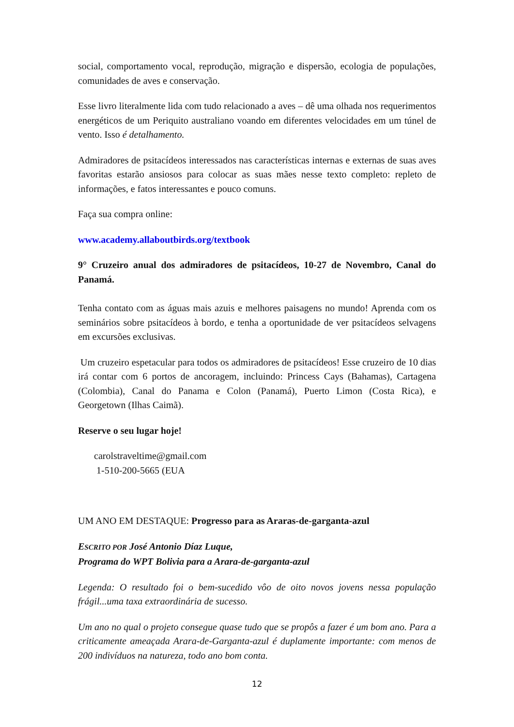social, comportamento vocal, reprodução, migração e dispersão, ecologia de populações, comunidades de aves e conservação.
Esse livro literalmente lida com tudo relacionado a aves – dê uma olhada nos requerimentos energéticos de um Periquito australiano voando em diferentes velocidades em um túnel de vento. Isso é detalhamento.
Admiradores de psitacídeos interessados nas características internas e externas de suas aves favoritas estarão ansiosos para colocar as suas mães nesse texto completo: repleto de informações, e fatos interessantes e pouco comuns.
Faça sua compra online:
www.academy.allaboutbirds.org/textbook
9° Cruzeiro anual dos admiradores de psitacídeos, 10-27 de Novembro, Canal do Panamá.
Tenha contato com as águas mais azuis e melhores paisagens no mundo! Aprenda com os seminários sobre psitacídeos à bordo, e tenha a oportunidade de ver psitacídeos selvagens em excursões exclusivas.
Um cruzeiro espetacular para todos os admiradores de psitacídeos! Esse cruzeiro de 10 dias irá contar com 6 portos de ancoragem, incluindo: Princess Cays (Bahamas), Cartagena (Colombia), Canal do Panama e Colon (Panamá), Puerto Limon (Costa Rica), e Georgetown (Ilhas Caimã).
Reserve o seu lugar hoje!
carolstraveltime@gmail.com
1-510-200-5665 (EUA
UM ANO EM DESTAQUE: Progresso para as Araras-de-garganta-azul
ESCRITO POR José Antonio Díaz Luque,
Programa do WPT Bolivia para a Arara-de-garganta-azul
Legenda: O resultado foi o bem-sucedido vôo de oito novos jovens nessa população frágil...uma taxa extraordinária de sucesso.
Um ano no qual o projeto consegue quase tudo que se propôs a fazer é um bom ano. Para a criticamente ameaçada Arara-de-Garganta-azul é duplamente importante: com menos de 200 indivíduos na natureza, todo ano bom conta.
12